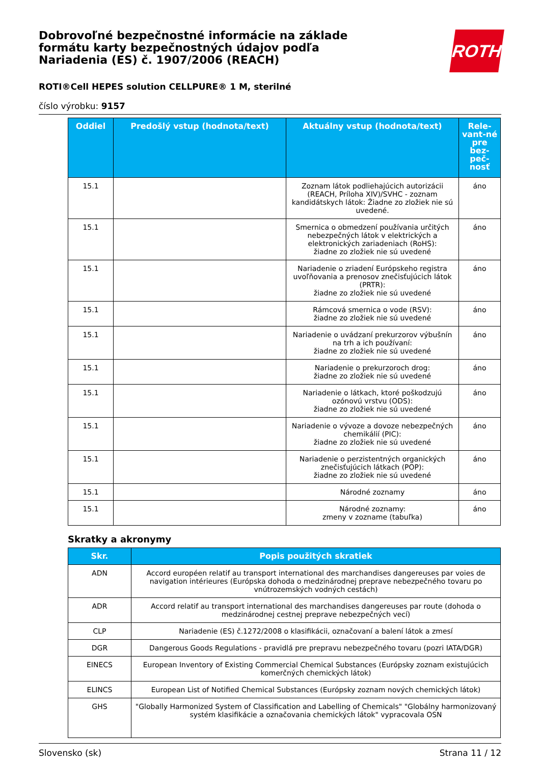Dobrovoľné bezpečnostné informácie na základe formátu karty bezpečnostných údajov podľa Nariadenia (ES) č. 1907/2006 (REACH)
ROTH
ROTI®Cell HEPES solution CELLPURE® 1 M, sterilné
číslo výrobku: 9157
| Oddiel | Predošlý vstup (hodnota/text) | Aktuálny vstup (hodnota/text) | Rele-vant-né pre bez-peč-nosť |
| --- | --- | --- | --- |
| 15.1 | | Zoznam látok podliehajúcich autorizácii (REACH, Príloha XIV)/SVHC - zoznam kandidátskych látok: Žiadne zo zložiek nie sú uvedené. | áno |
| 15.1 | | Smernica o obmedzení používania určitých nebezpečných látok v elektrických a elektronických zariadeniach (RoHS): žiadne zo zložiek nie sú uvedené | áno |
| 15.1 | | Nariadenie o zriadení Európskeho registra uvoľňovania a prenosov znečisťujúcich látok (PRTR): žiadne zo zložiek nie sú uvedené | áno |
| 15.1 | | Rámcová smernica o vode (RSV): žiadne zo zložiek nie sú uvedené | áno |
| 15.1 | | Nariadenie o uvádzaní prekurzorov výbušnín na trh a ich používaní: žiadne zo zložiek nie sú uvedené | áno |
| 15.1 | | Nariadenie o prekurzoroch drog: žiadne zo zložiek nie sú uvedené | áno |
| 15.1 | | Nariadenie o látkach, ktoré poškodzujú ozónovú vrstvu (ODS): žiadne zo zložiek nie sú uvedené | áno |
| 15.1 | | Nariadenie o vývoze a dovoze nebezpečných chemikálií (PIC): žiadne zo zložiek nie sú uvedené | áno |
| 15.1 | | Nariadenie o perzistentných organických znečisťujúcich látkach (POP): žiadne zo zložiek nie sú uvedené | áno |
| 15.1 | | Národné zoznamy | áno |
| 15.1 | | Národné zoznamy: zmeny v zozname (tabuľka) | áno |
Skratky a akronymy
| Skr. | Popis použitých skratiek |
| --- | --- |
| ADN | Accord européen relatif au transport international des marchandises dangereuses par voies de navigation intérieures (Európska dohoda o medzinárodnej preprave nebezpečného tovaru po vnútrozemských vodných cestách) |
| ADR | Accord relatif au transport international des marchandises dangereuses par route (dohoda o medzinárodnej cestnej preprave nebezpečných vecí) |
| CLP | Nariadenie (ES) č.1272/2008 o klasifikácii, označovaní a balení látok a zmesí |
| DGR | Dangerous Goods Regulations - pravidlá pre prepravu nebezpečného tovaru (pozri IATA/DGR) |
| EINECS | European Inventory of Existing Commercial Chemical Substances (Európsky zoznam existujúcich komerčných chemických látok) |
| ELINCS | European List of Notified Chemical Substances (Európsky zoznam nových chemických látok) |
| GHS | "Globally Harmonized System of Classification and Labelling of Chemicals" "Globálny harmonizovaný systém klasifikácie a označovania chemických látok" vypracovala OSN |
Slovensko (sk) Strana 11 / 12